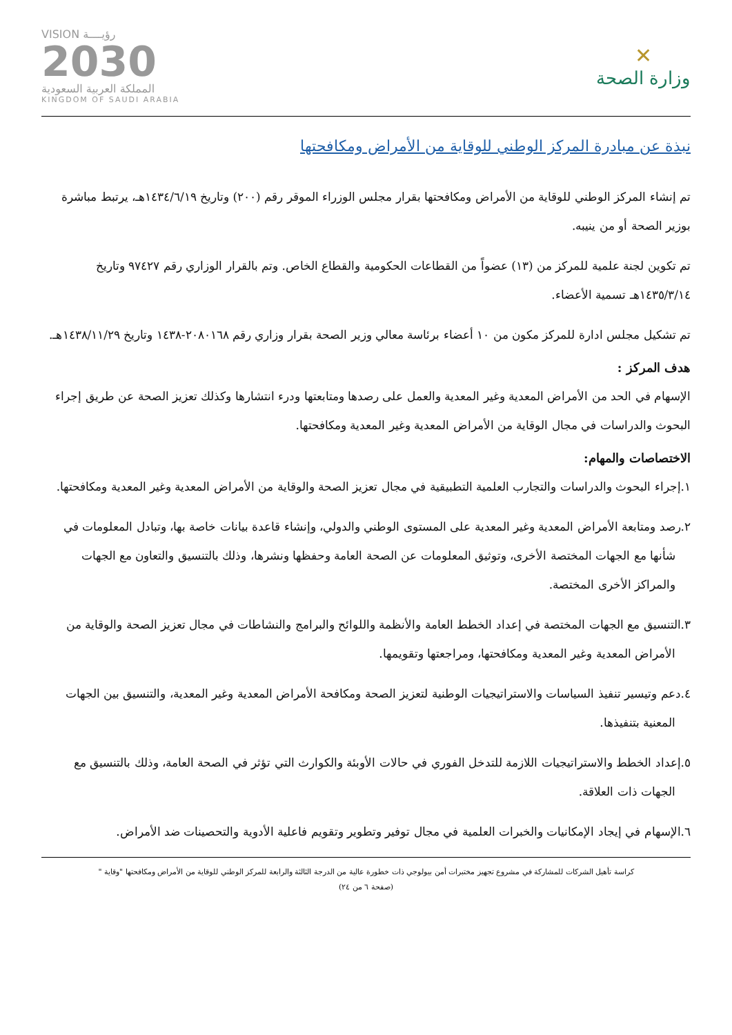✕
وزارة الصحة
VISION رؤيــــة
2030
المملكة العربية السعودية
KINGDOM OF SAUDI ARABIA
نبذة عن مبادرة المركز الوطني للوقاية من الأمراض ومكافحتها
تم إنشاء المركز الوطني للوقاية من الأمراض ومكافحتها بقرار مجلس الوزراء الموقر رقم (٢٠٠) وتاريخ ١٤٣٤/٦/١٩هـ، يرتبط مباشرة بوزير الصحة أو من ينيبه.
تم تكوين لجنة علمية للمركز من (١٣) عضواً من القطاعات الحكومية والقطاع الخاص. وتم بالقرار الوزاري رقم ٩٧٤٢٧ وتاريخ ١٤٣٥/٣/١٤هـ تسمية الأعضاء.
تم تشكيل مجلس ادارة للمركز مكون من ١٠ أعضاء برئاسة معالي وزير الصحة بقرار وزاري رقم ٢٠٨٠١٦٨-١٤٣٨ وتاريخ ١٤٣٨/١١/٢٩هـ.
هدف المركز :
الإسهام في الحد من الأمراض المعدية وغير المعدية والعمل على رصدها ومتابعتها ودرء انتشارها وكذلك تعزيز الصحة عن طريق إجراء البحوث والدراسات في مجال الوقاية من الأمراض المعدية وغير المعدية ومكافحتها.
الاختصاصات والمهام:
١.إجراء البحوث والدراسات والتجارب العلمية التطبيقية في مجال تعزيز الصحة والوقاية من الأمراض المعدية وغير المعدية ومكافحتها.
٢.رصد ومتابعة الأمراض المعدية وغير المعدية على المستوى الوطني والدولي، وإنشاء قاعدة بيانات خاصة بها، وتبادل المعلومات في شأنها مع الجهات المختصة الأخرى، وتوثيق المعلومات عن الصحة العامة وحفظها ونشرها، وذلك بالتنسيق والتعاون مع الجهات والمراكز الأخرى المختصة.
٣.التنسيق مع الجهات المختصة في إعداد الخطط العامة والأنظمة واللوائح والبرامج والنشاطات في مجال تعزيز الصحة والوقاية من الأمراض المعدية وغير المعدية ومكافحتها، ومراجعتها وتقويمها.
٤.دعم وتيسير تنفيذ السياسات والاستراتيجيات الوطنية لتعزيز الصحة ومكافحة الأمراض المعدية وغير المعدية، والتنسيق بين الجهات المعنية بتنفيذها.
٥.إعداد الخطط والاستراتيجيات اللازمة للتدخل الفوري في حالات الأوبئة والكوارث التي تؤثر في الصحة العامة، وذلك بالتنسيق مع الجهات ذات العلاقة.
٦.الإسهام في إيجاد الإمكانيات والخبرات العلمية في مجال توفير وتطوير وتقويم فاعلية الأدوية والتحصينات ضد الأمراض.
كراسة تأهيل الشركات للمشاركة في مشروع تجهيز مختبرات أمن بيولوجي ذات خطورة عالية من الدرجة الثالثة والرابعة للمركز الوطني للوقاية من الأمراض ومكافحتها "وقاية "
(صفحة ٦ من ٢٤)